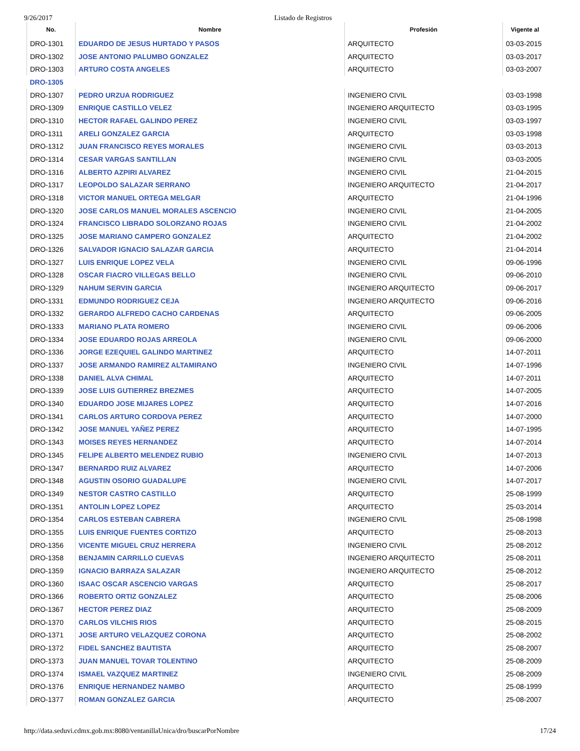9/26/2017 Listado de Registros
| No. | Nombre | Profesión | Vigente al |
| --- | --- | --- | --- |
| DRO-1301 | EDUARDO DE JESUS HURTADO Y PASOS | ARQUITECTO | 03-03-2015 |
| DRO-1302 | JOSE ANTONIO PALUMBO GONZALEZ | ARQUITECTO | 03-03-2017 |
| DRO-1303 | ARTURO COSTA ANGELES | ARQUITECTO | 03-03-2007 |
| DRO-1305 | | | |
| DRO-1307 | PEDRO URZUA RODRIGUEZ | INGENIERO CIVIL | 03-03-1998 |
| DRO-1309 | ENRIQUE CASTILLO VELEZ | INGENIERO ARQUITECTO | 03-03-1995 |
| DRO-1310 | HECTOR RAFAEL GALINDO PEREZ | INGENIERO CIVIL | 03-03-1997 |
| DRO-1311 | ARELI GONZALEZ GARCIA | ARQUITECTO | 03-03-1998 |
| DRO-1312 | JUAN FRANCISCO REYES MORALES | INGENIERO CIVIL | 03-03-2013 |
| DRO-1314 | CESAR VARGAS SANTILLAN | INGENIERO CIVIL | 03-03-2005 |
| DRO-1316 | ALBERTO AZPIRI ALVAREZ | INGENIERO CIVIL | 21-04-2015 |
| DRO-1317 | LEOPOLDO SALAZAR SERRANO | INGENIERO ARQUITECTO | 21-04-2017 |
| DRO-1318 | VICTOR MANUEL ORTEGA MELGAR | ARQUITECTO | 21-04-1996 |
| DRO-1320 | JOSE CARLOS MANUEL MORALES ASCENCIO | INGENIERO CIVIL | 21-04-2005 |
| DRO-1324 | FRANCISCO LIBRADO SOLORZANO ROJAS | INGENIERO CIVIL | 21-04-2002 |
| DRO-1325 | JOSE MARIANO CAMPERO GONZALEZ | ARQUITECTO | 21-04-2002 |
| DRO-1326 | SALVADOR IGNACIO SALAZAR GARCIA | ARQUITECTO | 21-04-2014 |
| DRO-1327 | LUIS ENRIQUE LOPEZ VELA | INGENIERO CIVIL | 09-06-1996 |
| DRO-1328 | OSCAR FIACRO VILLEGAS BELLO | INGENIERO CIVIL | 09-06-2010 |
| DRO-1329 | NAHUM SERVIN GARCIA | INGENIERO ARQUITECTO | 09-06-2017 |
| DRO-1331 | EDMUNDO RODRIGUEZ CEJA | INGENIERO ARQUITECTO | 09-06-2016 |
| DRO-1332 | GERARDO ALFREDO CACHO CARDENAS | ARQUITECTO | 09-06-2005 |
| DRO-1333 | MARIANO PLATA ROMERO | INGENIERO CIVIL | 09-06-2006 |
| DRO-1334 | JOSE EDUARDO ROJAS ARREOLA | INGENIERO CIVIL | 09-06-2000 |
| DRO-1336 | JORGE EZEQUIEL GALINDO MARTINEZ | ARQUITECTO | 14-07-2011 |
| DRO-1337 | JOSE ARMANDO RAMIREZ ALTAMIRANO | INGENIERO CIVIL | 14-07-1996 |
| DRO-1338 | DANIEL ALVA CHIMAL | ARQUITECTO | 14-07-2011 |
| DRO-1339 | JOSE LUIS GUTIERREZ BREZMES | ARQUITECTO | 14-07-2005 |
| DRO-1340 | EDUARDO JOSE MIJARES LOPEZ | ARQUITECTO | 14-07-2016 |
| DRO-1341 | CARLOS ARTURO CORDOVA PEREZ | ARQUITECTO | 14-07-2000 |
| DRO-1342 | JOSE MANUEL YAÑEZ PEREZ | ARQUITECTO | 14-07-1995 |
| DRO-1343 | MOISES REYES HERNANDEZ | ARQUITECTO | 14-07-2014 |
| DRO-1345 | FELIPE ALBERTO MELENDEZ RUBIO | INGENIERO CIVIL | 14-07-2013 |
| DRO-1347 | BERNARDO RUIZ ALVAREZ | ARQUITECTO | 14-07-2006 |
| DRO-1348 | AGUSTIN OSORIO GUADALUPE | INGENIERO CIVIL | 14-07-2017 |
| DRO-1349 | NESTOR CASTRO CASTILLO | ARQUITECTO | 25-08-1999 |
| DRO-1351 | ANTOLIN LOPEZ LOPEZ | ARQUITECTO | 25-03-2014 |
| DRO-1354 | CARLOS ESTEBAN CABRERA | INGENIERO CIVIL | 25-08-1998 |
| DRO-1355 | LUIS ENRIQUE FUENTES CORTIZO | ARQUITECTO | 25-08-2013 |
| DRO-1356 | VICENTE MIGUEL CRUZ HERRERA | INGENIERO CIVIL | 25-08-2012 |
| DRO-1358 | BENJAMIN CARRILLO CUEVAS | INGENIERO ARQUITECTO | 25-08-2011 |
| DRO-1359 | IGNACIO BARRAZA SALAZAR | INGENIERO ARQUITECTO | 25-08-2012 |
| DRO-1360 | ISAAC OSCAR ASCENCIO VARGAS | ARQUITECTO | 25-08-2017 |
| DRO-1366 | ROBERTO ORTIZ GONZALEZ | ARQUITECTO | 25-08-2006 |
| DRO-1367 | HECTOR PEREZ DIAZ | ARQUITECTO | 25-08-2009 |
| DRO-1370 | CARLOS VILCHIS RIOS | ARQUITECTO | 25-08-2015 |
| DRO-1371 | JOSE ARTURO VELAZQUEZ CORONA | ARQUITECTO | 25-08-2002 |
| DRO-1372 | FIDEL SANCHEZ BAUTISTA | ARQUITECTO | 25-08-2007 |
| DRO-1373 | JUAN MANUEL TOVAR TOLENTINO | ARQUITECTO | 25-08-2009 |
| DRO-1374 | ISMAEL VAZQUEZ MARTINEZ | INGENIERO CIVIL | 25-08-2009 |
| DRO-1376 | ENRIQUE HERNANDEZ NAMBO | ARQUITECTO | 25-08-1999 |
| DRO-1377 | ROMAN GONZALEZ GARCIA | ARQUITECTO | 25-08-2007 |
http://data.seduvi.cdmx.gob.mx:8080/ventanillaUnica/dro/buscarPorNombre 17/24